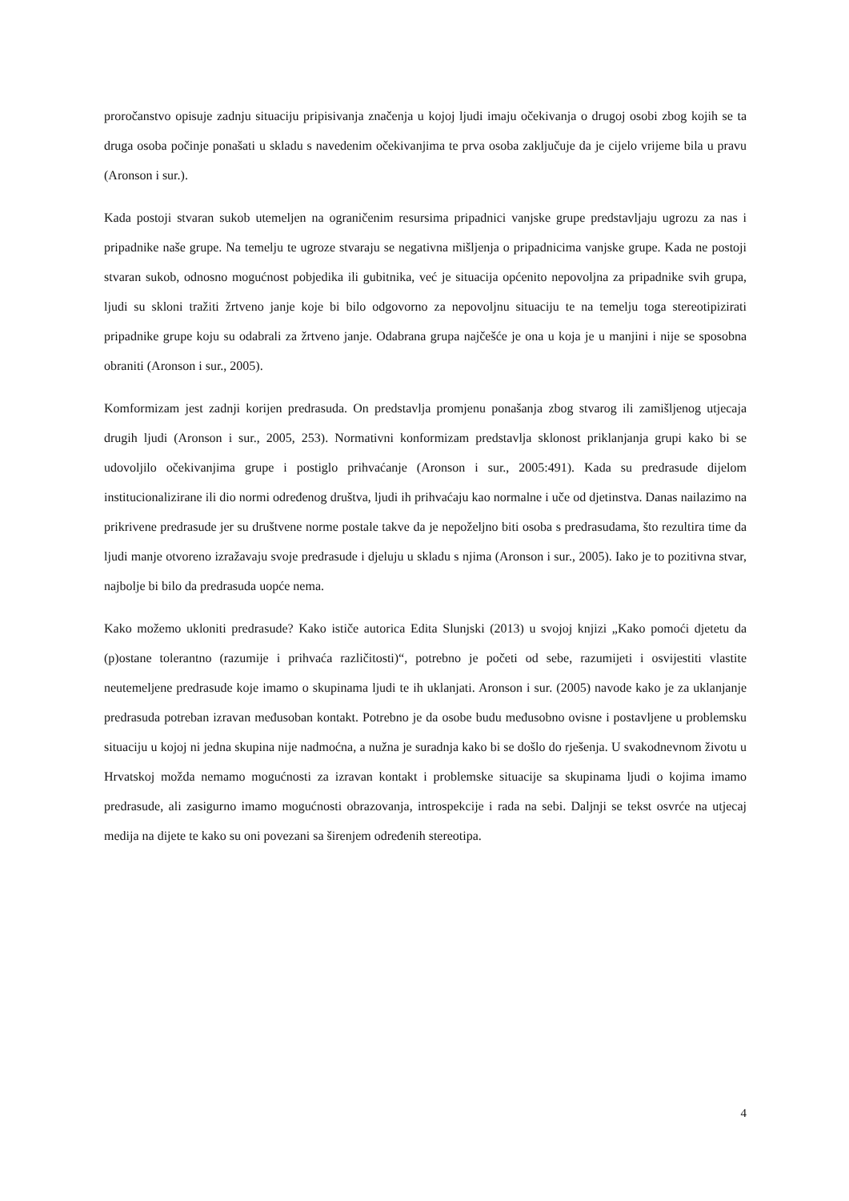proročanstvo opisuje zadnju situaciju pripisivanja značenja u kojoj ljudi imaju očekivanja o drugoj osobi zbog kojih se ta druga osoba počinje ponašati u skladu s navedenim očekivanjima te prva osoba zaključuje da je cijelo vrijeme bila u pravu (Aronson i sur.).
Kada postoji stvaran sukob utemeljen na ograničenim resursima pripadnici vanjske grupe predstavljaju ugrozu za nas i pripadnike naše grupe. Na temelju te ugroze stvaraju se negativna mišljenja o pripadnicima vanjske grupe. Kada ne postoji stvaran sukob, odnosno mogućnost pobjedika ili gubitnika, već je situacija općenito nepovoljna za pripadnike svih grupa, ljudi su skloni tražiti žrtveno janje koje bi bilo odgovorno za nepovoljnu situaciju te na temelju toga stereotipizirati pripadnike grupe koju su odabrali za žrtveno janje. Odabrana grupa najčešće je ona u koja je u manjini i nije se sposobna obraniti (Aronson i sur., 2005).
Komformizam jest zadnji korijen predrasuda. On predstavlja promjenu ponašanja zbog stvarog ili zamišljenog utjecaja drugih ljudi (Aronson i sur., 2005, 253). Normativni konformizam predstavlja sklonost priklanjanja grupi kako bi se udovoljilo očekivanjima grupe i postiglo prihvaćanje (Aronson i sur., 2005:491). Kada su predrasude dijelom institucionalizirane ili dio normi određenog društva, ljudi ih prihvaćaju kao normalne i uče od djetinstva. Danas nailazimo na prikrivene predrasude jer su društvene norme postale takve da je nepoželjno biti osoba s predrasudama, što rezultira time da ljudi manje otvoreno izražavaju svoje predrasude i djeluju u skladu s njima (Aronson i sur., 2005). Iako je to pozitivna stvar, najbolje bi bilo da predrasuda uopće nema.
Kako možemo ukloniti predrasude? Kako ističe autorica Edita Slunjski (2013) u svojoj knjizi „Kako pomoći djetetu da (p)ostane tolerantno (razumije i prihvaća različitosti)“, potrebno je početi od sebe, razumijeti i osvijestiti vlastite neutemeljene predrasude koje imamo o skupinama ljudi te ih uklanjati. Aronson i sur. (2005) navode kako je za uklanjanje predrasuda potreban izravan međusoban kontakt. Potrebno je da osobe budu međusobno ovisne i postavljene u problemsku situaciju u kojoj ni jedna skupina nije nadmoćna, a nužna je suradnja kako bi se došlo do rješenja. U svakodnevnom životu u Hrvatskoj možda nemamo mogućnosti za izravan kontakt i problemske situacije sa skupinama ljudi o kojima imamo predrasude, ali zasigurno imamo mogućnosti obrazovanja, introspekcije i rada na sebi. Daljnji se tekst osvrće na utjecaj medija na dijete te kako su oni povezani sa širenjem određenih stereotipa.
4